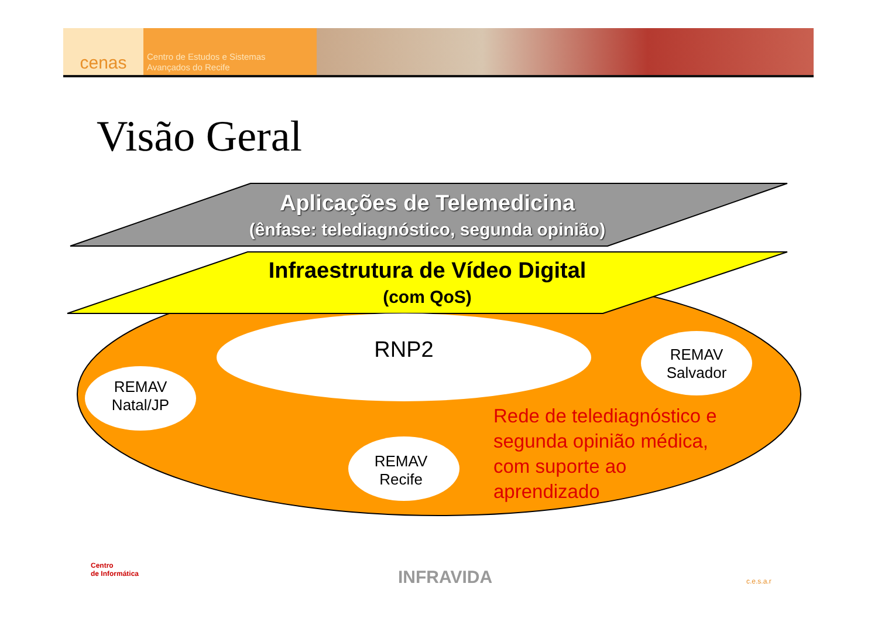cenas
Centro de Estudos e Sistemas
Avançados do Recife
Visão Geral
Aplicações de Telemedicina
(ênfase: telediagnóstico, segunda opinião)
Infraestrutura de Vídeo Digital
(com QoS)
RNP2
REMAV
Natal/JP
REMAV
Salvador
REMAV
Recife
Rede de telediagnóstico e segunda opinião médica, com suporte ao aprendizado
Centro
de Informática
INFRAVIDA c.e.s.a.r